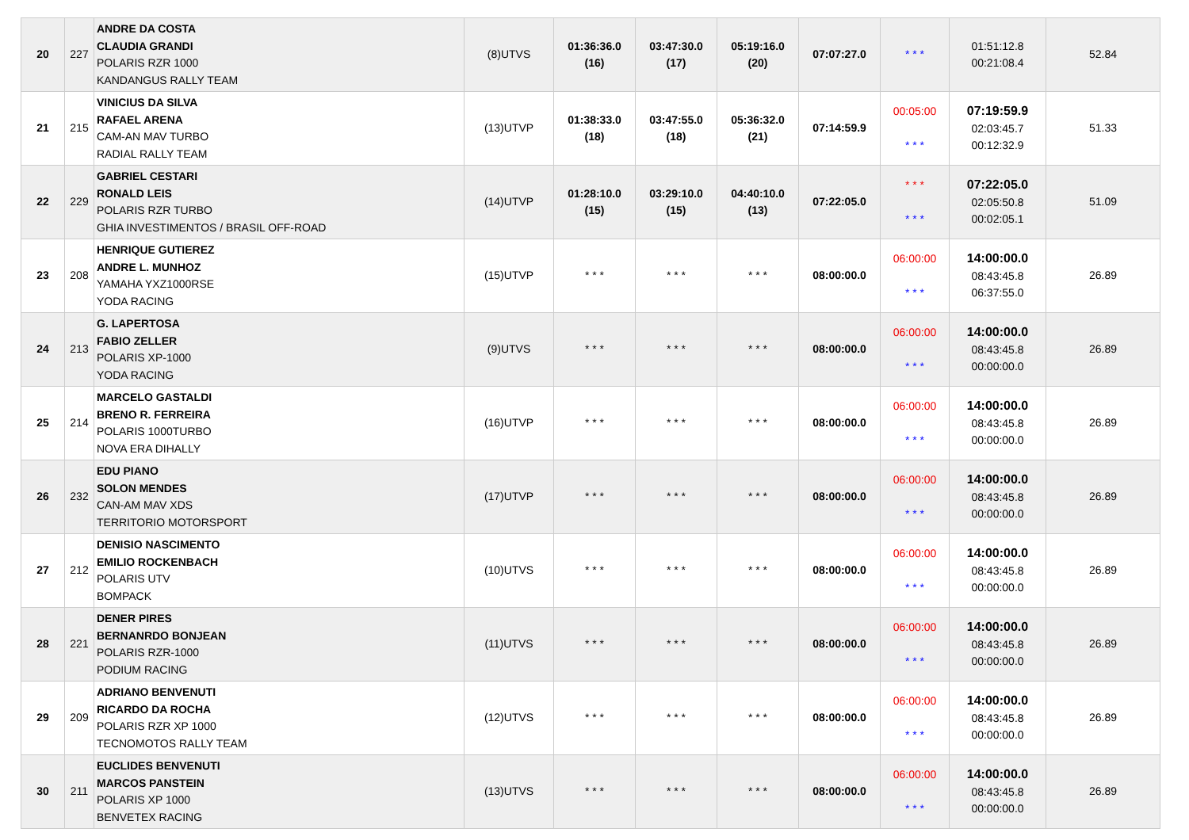| 20 | 227 | ANDRE DA COSTA CLAUDIA GRANDI POLARIS RZR 1000 KANDANGUS RALLY TEAM | (8)UTVS | 01:36:36.0 (16) | 03:47:30.0 (17) | 05:19:16.0 (20) | 07:07:27.0 | * * * | 01:51:12.8 00:21:08.4 | 52.84 |
| 21 | 215 | VINICIUS DA SILVA RAFAEL ARENA CAM-AN MAV TURBO RADIAL RALLY TEAM | (13)UTVP | 01:38:33.0 (18) | 03:47:55.0 (18) | 05:36:32.0 (21) | 07:14:59.9 | 00:05:00 * * * | 07:19:59.9 02:03:45.7 00:12:32.9 | 51.33 |
| 22 | 229 | GABRIEL CESTARI RONALD LEIS POLARIS RZR TURBO GHIA INVESTIMENTOS / BRASIL OFF-ROAD | (14)UTVP | 01:28:10.0 (15) | 03:29:10.0 (15) | 04:40:10.0 (13) | 07:22:05.0 | * * * * * * | 07:22:05.0 02:05:50.8 00:02:05.1 | 51.09 |
| 23 | 208 | HENRIQUE GUTIEREZ ANDRE L. MUNHOZ YAMAHA YXZ1000RSE YODA RACING | (15)UTVP | * * * | * * * | * * * | 08:00:00.0 | 06:00:00 * * * | 14:00:00.0 08:43:45.8 06:37:55.0 | 26.89 |
| 24 | 213 | G. LAPERTOSA FABIO ZELLER POLARIS XP-1000 YODA RACING | (9)UTVS | * * * | * * * | * * * | 08:00:00.0 | 06:00:00 * * * | 14:00:00.0 08:43:45.8 00:00:00.0 | 26.89 |
| 25 | 214 | MARCELO GASTALDI BRENO R. FERREIRA POLARIS 1000TURBO NOVA ERA DIHALLY | (16)UTVP | * * * | * * * | * * * | 08:00:00.0 | 06:00:00 * * * | 14:00:00.0 08:43:45.8 00:00:00.0 | 26.89 |
| 26 | 232 | EDU PIANO SOLON MENDES CAN-AM MAV XDS TERRITORIO MOTORSPORT | (17)UTVP | * * * | * * * | * * * | 08:00:00.0 | 06:00:00 * * * | 14:00:00.0 08:43:45.8 00:00:00.0 | 26.89 |
| 27 | 212 | DENISIO NASCIMENTO EMILIO ROCKENBACH POLARIS UTV BOMPACK | (10)UTVS | * * * | * * * | * * * | 08:00:00.0 | 06:00:00 * * * | 14:00:00.0 08:43:45.8 00:00:00.0 | 26.89 |
| 28 | 221 | DENER PIRES BERNANRDO BONJEAN POLARIS RZR-1000 PODIUM RACING | (11)UTVS | * * * | * * * | * * * | 08:00:00.0 | 06:00:00 * * * | 14:00:00.0 08:43:45.8 00:00:00.0 | 26.89 |
| 29 | 209 | ADRIANO BENVENUTI RICARDO DA ROCHA POLARIS RZR XP 1000 TECNOMOTOS RALLY TEAM | (12)UTVS | * * * | * * * | * * * | 08:00:00.0 | 06:00:00 * * * | 14:00:00.0 08:43:45.8 00:00:00.0 | 26.89 |
| 30 | 211 | EUCLIDES BENVENUTI MARCOS PANSTEIN POLARIS XP 1000 BENVETEX RACING | (13)UTVS | * * * | * * * | * * * | 08:00:00.0 | 06:00:00 * * * | 14:00:00.0 08:43:45.8 00:00:00.0 | 26.89 |